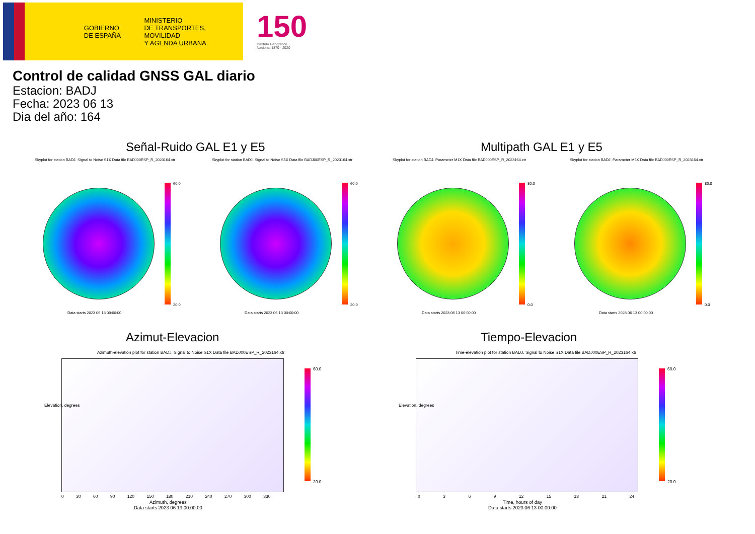GOBIERNO
DE ESPAÑA
MINISTERIO
DE TRANSPORTES, MOVILIDAD
Y AGENDA URBANA
150
Instituto Geográfico
Nacional 1870 · 2020
Control de calidad GNSS GAL diario
Estacion: BADJ
Fecha: 2023 06 13
Dia del año: 164
Señal-Ruido GAL E1 y E5 Multipath GAL E1 y E5
Skyplot for station BADJ. Signal to Noise S1X Data file BADJ00ESP_R_2023164.xtr
Skyplot for station BADJ. Signal to Noise S5X Data file BADJ00ESP_R_2023164.xtr
Skyplot for station BADJ. Parameter M1X Data file BADJ00ESP_R_2023164.xtr
Skyplot for station BADJ. Parameter M5X Data file BADJ00ESP_R_2023164.xtr
60.0
20.0
60.0
20.0
80.0
0.0
80.0
0.0
Data starts 2023 06 13 00:00:00
Data starts 2023 06 13 00:00:00
Data starts 2023 06 13 00:00:00
Data starts 2023 06 13 00:00:00
Azimut-Elevacion Tiempo-Elevacion
Azimuth-elevation plot for station BADJ. Signal to Noise S1X Data file BADJ00ESP_R_2023164.xtr
Time-elevation plot for station BADJ. Signal to Noise S1X Data file BADJ00ESP_R_2023164.xtr
60.0
20.0
60.0
20.0
0 30 60 90 120 150 180 210 240 270 300 330
Azimuth, degrees
Data starts 2023 06 13 00:00:00
0369 12 15 18 21 24
Time, hours of day
Data starts 2023 06 13 00:00:00
Elevation, degrees Elevation, degrees